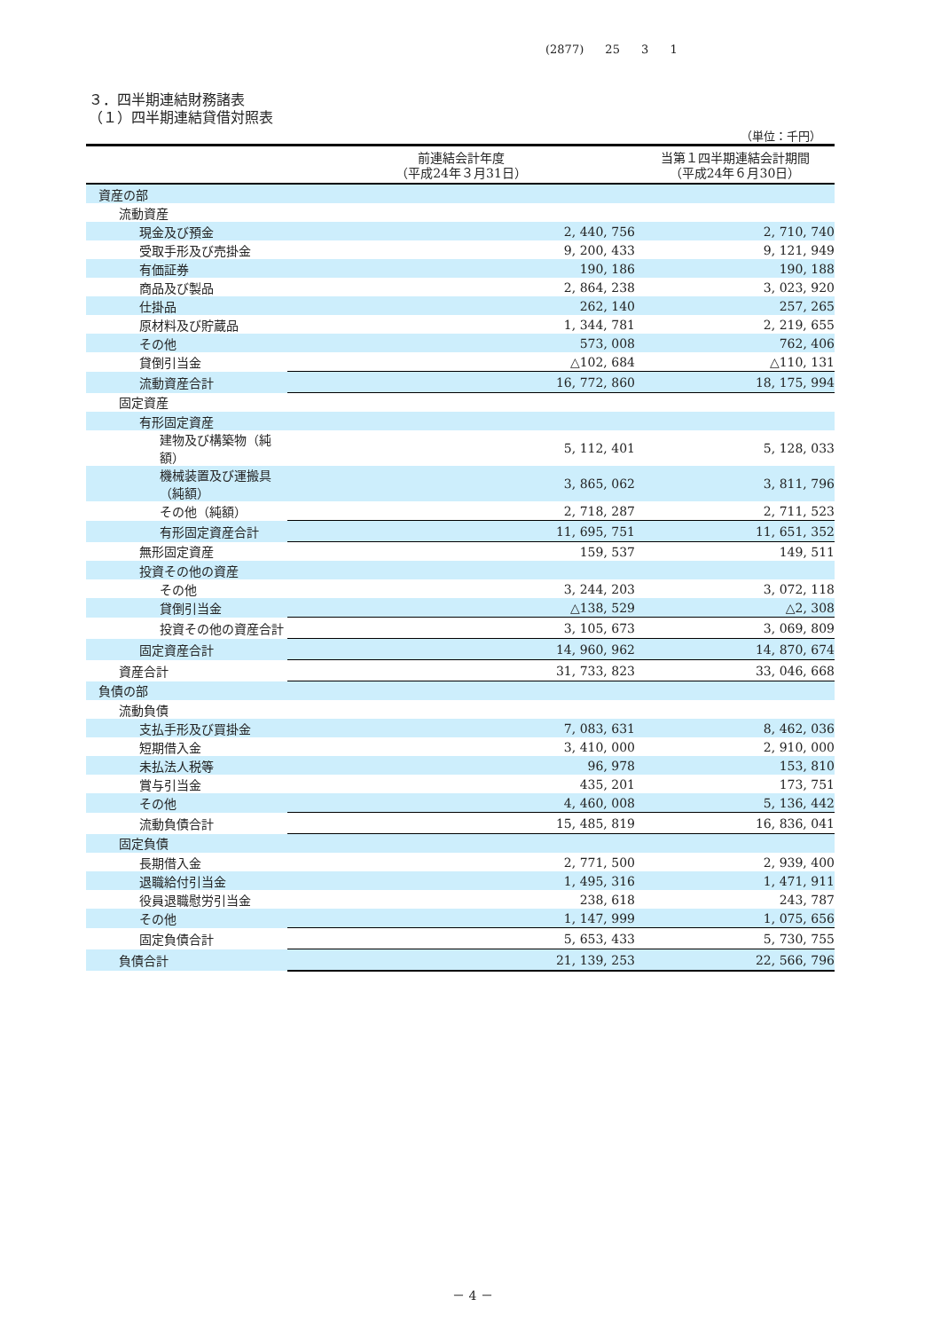(2877) 25 3 1
３．四半期連結財務諸表
（１）四半期連結貸借対照表
（単位：千円）
| | 前連結会計年度 （平成24年３月31日） | | 当第１四半期連結会計期間 （平成24年６月30日） |
| --- | --- | --- | --- |
| 資産の部 | | | |
| 流動資産 | | | |
| 現金及び預金 | | 2, 440, 756 | 2, 710, 740 |
| 受取手形及び売掛金 | | 9, 200, 433 | 9, 121, 949 |
| 有価証券 | | 190, 186 | 190, 188 |
| 商品及び製品 | | 2, 864, 238 | 3, 023, 920 |
| 仕掛品 | | 262, 140 | 257, 265 |
| 原材料及び貯蔵品 | | 1, 344, 781 | 2, 219, 655 |
| その他 | | 573, 008 | 762, 406 |
| 貸倒引当金 | | △102, 684 | △110, 131 |
| 流動資産合計 | | 16, 772, 860 | 18, 175, 994 |
| 固定資産 | | | |
| 有形固定資産 | | | |
| 建物及び構築物（純額） | | 5, 112, 401 | 5, 128, 033 |
| 機械装置及び運搬具（純額） | | 3, 865, 062 | 3, 811, 796 |
| その他（純額） | | 2, 718, 287 | 2, 711, 523 |
| 有形固定資産合計 | | 11, 695, 751 | 11, 651, 352 |
| 無形固定資産 | | 159, 537 | 149, 511 |
| 投資その他の資産 | | | |
| その他 | | 3, 244, 203 | 3, 072, 118 |
| 貸倒引当金 | | △138, 529 | △2, 308 |
| 投資その他の資産合計 | | 3, 105, 673 | 3, 069, 809 |
| 固定資産合計 | | 14, 960, 962 | 14, 870, 674 |
| 資産合計 | | 31, 733, 823 | 33, 046, 668 |
| 負債の部 | | | |
| 流動負債 | | | |
| 支払手形及び買掛金 | | 7, 083, 631 | 8, 462, 036 |
| 短期借入金 | | 3, 410, 000 | 2, 910, 000 |
| 未払法人税等 | | 96, 978 | 153, 810 |
| 賞与引当金 | | 435, 201 | 173, 751 |
| その他 | | 4, 460, 008 | 5, 136, 442 |
| 流動負債合計 | | 15, 485, 819 | 16, 836, 041 |
| 固定負債 | | | |
| 長期借入金 | | 2, 771, 500 | 2, 939, 400 |
| 退職給付引当金 | | 1, 495, 316 | 1, 471, 911 |
| 役員退職慰労引当金 | | 238, 618 | 243, 787 |
| その他 | | 1, 147, 999 | 1, 075, 656 |
| 固定負債合計 | | 5, 653, 433 | 5, 730, 755 |
| 負債合計 | | 21, 139, 253 | 22, 566, 796 |
－ 4 －